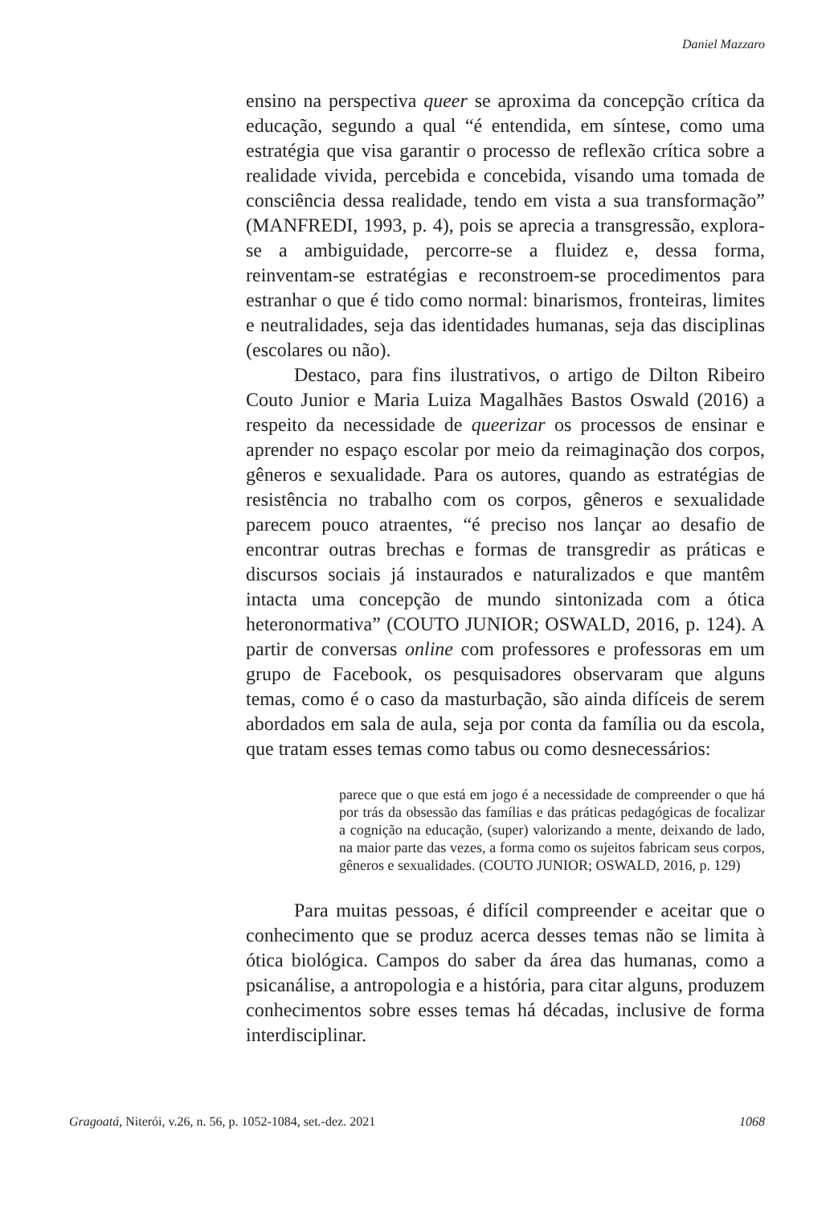Daniel Mazzaro
ensino na perspectiva queer se aproxima da concepção crítica da educação, segundo a qual “é entendida, em síntese, como uma estratégia que visa garantir o processo de reflexão crítica sobre a realidade vivida, percebida e concebida, visando uma tomada de consciência dessa realidade, tendo em vista a sua transformação” (MANFREDI, 1993, p. 4), pois se aprecia a transgressão, explora-se a ambiguidade, percorre-se a fluidez e, dessa forma, reinventam-se estratégias e reconstroem-se procedimentos para estranhar o que é tido como normal: binarismos, fronteiras, limites e neutralidades, seja das identidades humanas, seja das disciplinas (escolares ou não).
Destaco, para fins ilustrativos, o artigo de Dilton Ribeiro Couto Junior e Maria Luiza Magalhães Bastos Oswald (2016) a respeito da necessidade de queerizar os processos de ensinar e aprender no espaço escolar por meio da reimaginação dos corpos, gêneros e sexualidade. Para os autores, quando as estratégias de resistência no trabalho com os corpos, gêneros e sexualidade parecem pouco atraentes, “é preciso nos lançar ao desafio de encontrar outras brechas e formas de transgredir as práticas e discursos sociais já instaurados e naturalizados e que mantêm intacta uma concepção de mundo sintonizada com a ótica heteronormativa” (COUTO JUNIOR; OSWALD, 2016, p. 124). A partir de conversas online com professores e professoras em um grupo de Facebook, os pesquisadores observaram que alguns temas, como é o caso da masturbação, são ainda difíceis de serem abordados em sala de aula, seja por conta da família ou da escola, que tratam esses temas como tabus ou como desnecessários:
parece que o que está em jogo é a necessidade de compreender o que há por trás da obsessão das famílias e das práticas pedagógicas de focalizar a cognição na educação, (super) valorizando a mente, deixando de lado, na maior parte das vezes, a forma como os sujeitos fabricam seus corpos, gêneros e sexualidades. (COUTO JUNIOR; OSWALD, 2016, p. 129)
Para muitas pessoas, é difícil compreender e aceitar que o conhecimento que se produz acerca desses temas não se limita à ótica biológica. Campos do saber da área das humanas, como a psicanálise, a antropologia e a história, para citar alguns, produzem conhecimentos sobre esses temas há décadas, inclusive de forma interdisciplinar.
Gragoatá, Niterói, v.26, n. 56, p. 1052-1084, set.-dez. 2021 1068